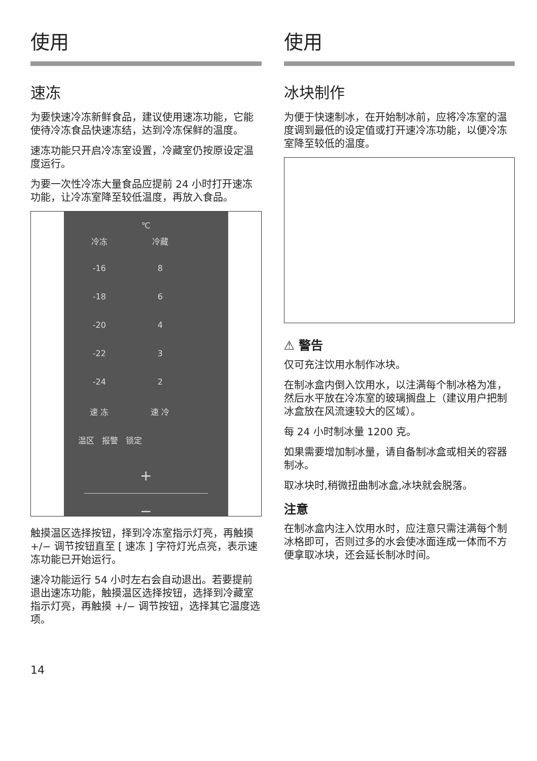使用
速冻
为要快速冷冻新鲜食品，建议使用速冻功能，它能使待冷冻食品快速冻结，达到冷冻保鲜的温度。
速冻功能只开启冷冻室设置，冷藏室仍按原设定温度运行。
为要一次性冷冻大量食品应提前 24 小时打开速冻功能，让冷冻室降至较低温度，再放入食品。
℃
冷冻 冷藏
-16 8
-18 6
-20 4
-22 3
-24 2
速 冻 速 冷
温区 报警 锁定
+
−
触摸温区选择按钮，择到冷冻室指示灯亮，再触摸 +/− 调节按钮直至 [ 速冻 ] 字符灯光点亮，表示速冻功能已开始运行。
速冷功能运行 54 小时左右会自动退出。若要提前退出速冻功能，触摸温区选择按钮，选择到冷藏室指示灯亮，再触摸 +/− 调节按钮，选择其它温度选项。
使用
冰块制作
为便于快速制冰，在开始制冰前，应将冷冻室的温度调到最低的设定值或打开速冷冻功能，以便冷冻室降至较低的温度。
⚠ 警告
仅可充注饮用水制作冰块。
在制冰盒内倒入饮用水，以注满每个制冰格为准，然后水平放在冷冻室的玻璃搁盘上（建议用户把制冰盒放在风流速较大的区域）。
每 24 小时制冰量 1200 克。
如果需要增加制冰量，请自备制冰盒或相关的容器制冰。
取冰块时,稍微扭曲制冰盒,冰块就会脱落。
注意
在制冰盒内注入饮用水时，应注意只需注满每个制冰格即可，否则过多的水会使冰面连成一体而不方便拿取冰块，还会延长制冰时间。
14